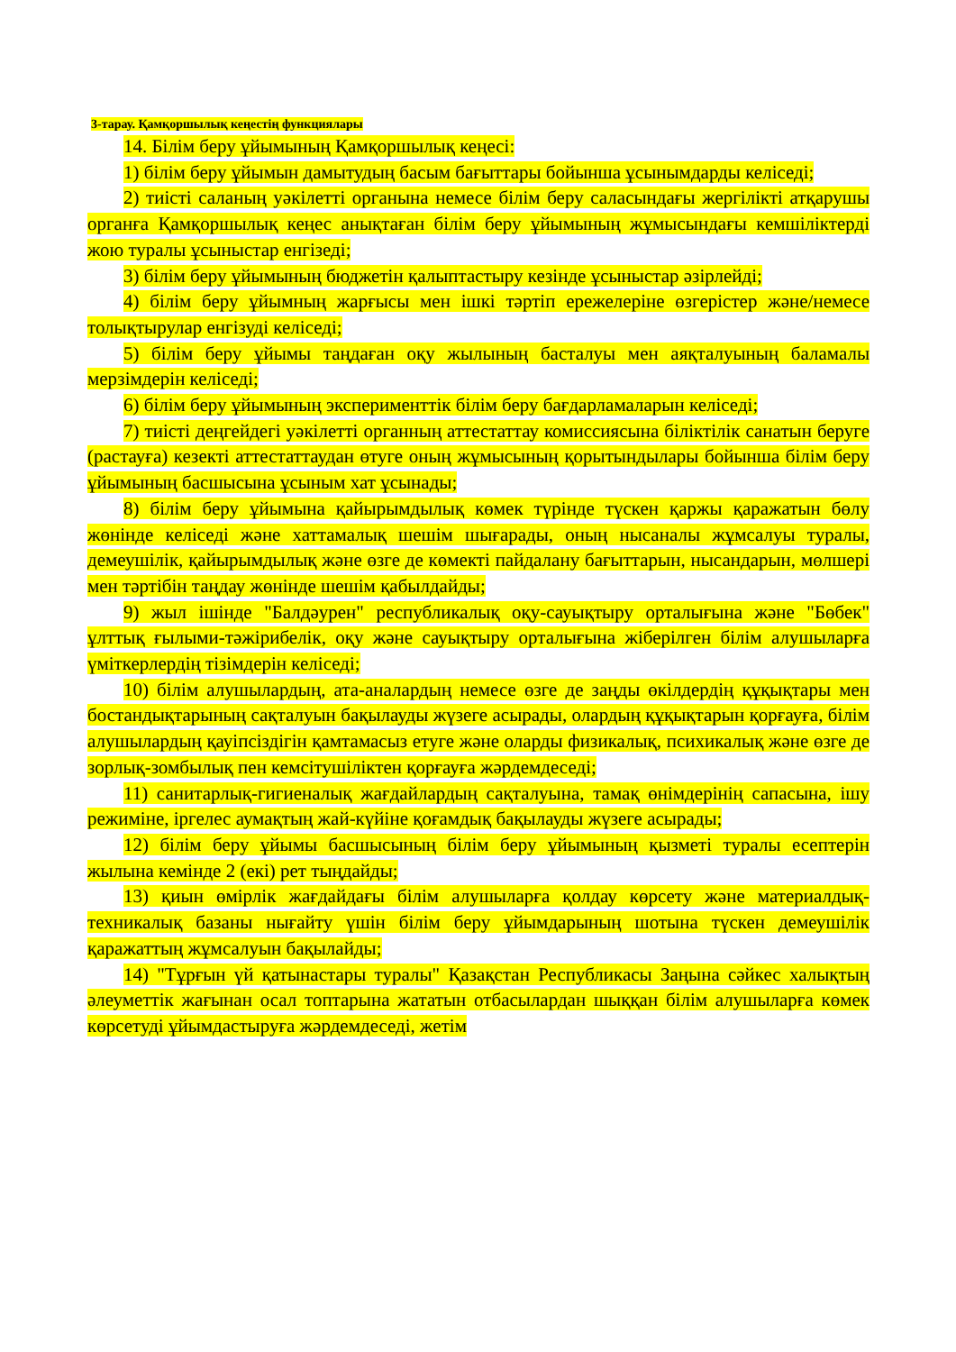3-тарау. Қамқоршылық кеңестің функциялары
14. Білім беру ұйымының Қамқоршылық кеңесі:
1) білім беру ұйымын дамытудың басым бағыттары бойынша ұсынымдарды келіседі;
2) тиісті саланың уәкілетті органына немесе білім беру саласындағы жергілікті атқарушы органға Қамқоршылық кеңес анықтаған білім беру ұйымының жұмысындағы кемшіліктерді жою туралы ұсыныстар енгізеді;
3) білім беру ұйымының бюджетін қалыптастыру кезінде ұсыныстар әзірлейді;
4) білім беру ұйымның жарғысы мен ішкі тәртіп ережелеріне өзгерістер және/немесе толықтырулар енгізуді келіседі;
5) білім беру ұйымы таңдаған оқу жылының басталуы мен аяқталуының баламалы мерзімдерін келіседі;
6) білім беру ұйымының эксперименттік білім беру бағдарламаларын келіседі;
7) тиісті деңгейдегі уәкілетті органның аттестаттау комиссиясына біліктілік санатын беруге (растауға) кезекті аттестаттаудан өтуге оның жұмысының қорытындылары бойынша білім беру ұйымының басшысына ұсыным хат ұсынады;
8) білім беру ұйымына қайырымдылық көмек түрінде түскен қаржы қаражатын бөлу жөнінде келіседі және хаттамалық шешім шығарады, оның нысаналы жұмсалуы туралы, демеушілік, қайырымдылық және өзге де көмекті пайдалану бағыттарын, нысандарын, мөлшері мен тәртібін таңдау жөнінде шешім қабылдайды;
9) жыл ішінде "Балдәурен" республикалық оқу-сауықтыру орталығына және "Бөбек" ұлттық ғылыми-тәжірибелік, оқу және сауықтыру орталығына жіберілген білім алушыларға үміткерлердің тізімдерін келіседі;
10) білім алушылардың, ата-аналардың немесе өзге де заңды өкілдердің құқықтары мен бостандықтарының сақталуын бақылауды жүзеге асырады, олардың құқықтарын қорғауға, білім алушылардың қауіпсіздігін қамтамасыз етуге және оларды физикалық, психикалық және өзге де зорлық-зомбылық пен кемсітушіліктен қорғауға жәрдемдеседі;
11) санитарлық-гигиеналық жағдайлардың сақталуына, тамақ өнімдерінің сапасына, ішу режиміне, іргелес аумақтың жай-күйіне қоғамдық бақылауды жүзеге асырады;
12) білім беру ұйымы басшысының білім беру ұйымының қызметі туралы есептерін жылына кемінде 2 (екі) рет тыңдайды;
13) қиын өмірлік жағдайдағы білім алушыларға қолдау көрсету және материалдық-техникалық базаны нығайту үшін білім беру ұйымдарының шотына түскен демеушілік қаражаттың жұмсалуын бақылайды;
14) "Тұрғын үй қатынастары туралы" Қазақстан Республикасы Заңына сәйкес халықтың әлеуметтік жағынан осал топтарына жататын отбасылардан шыққан білім алушыларға көмек көрсетуді ұйымдастыруға жәрдемдеседі, жетім